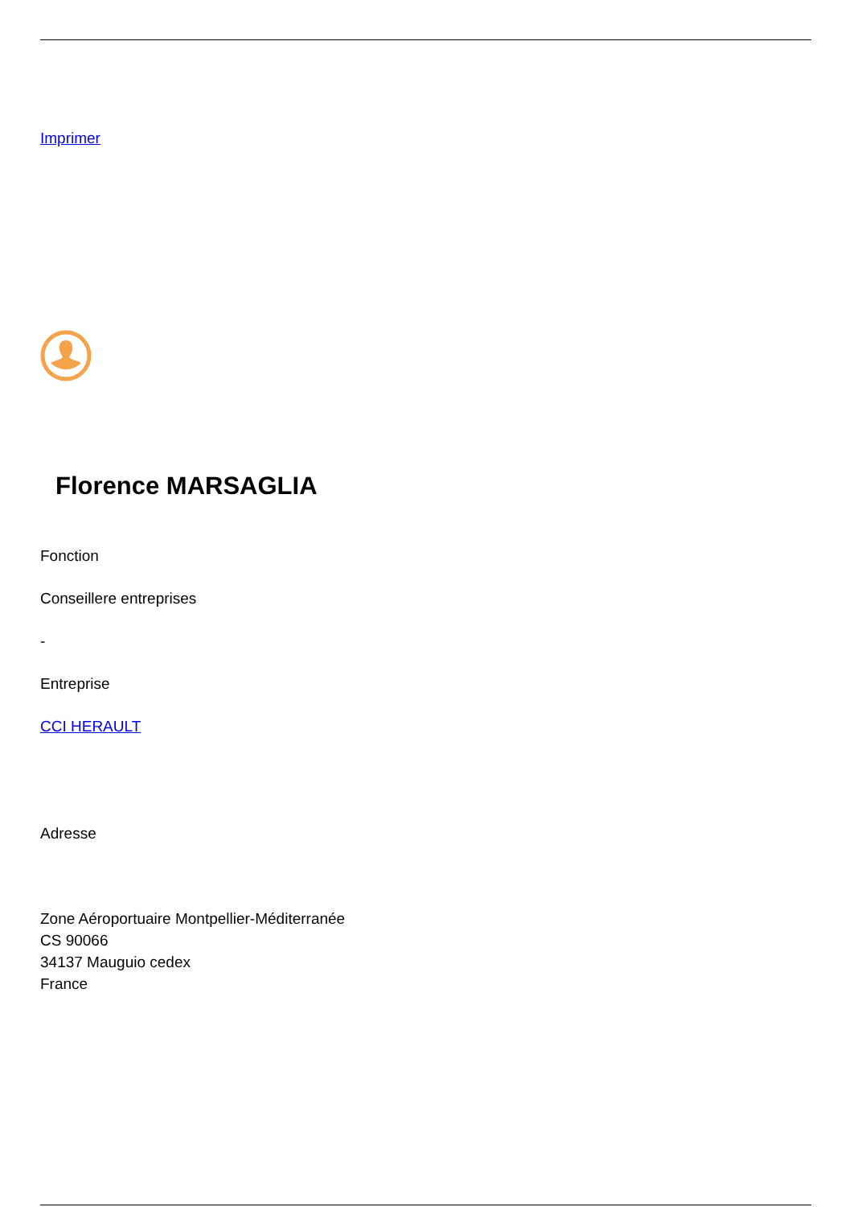Imprimer
Florence MARSAGLIA
Fonction
Conseillere entreprises
-
Entreprise
CCI HERAULT
Adresse
Zone Aéroportuaire Montpellier-Méditerranée
CS 90066
34137 Mauguio cedex
France